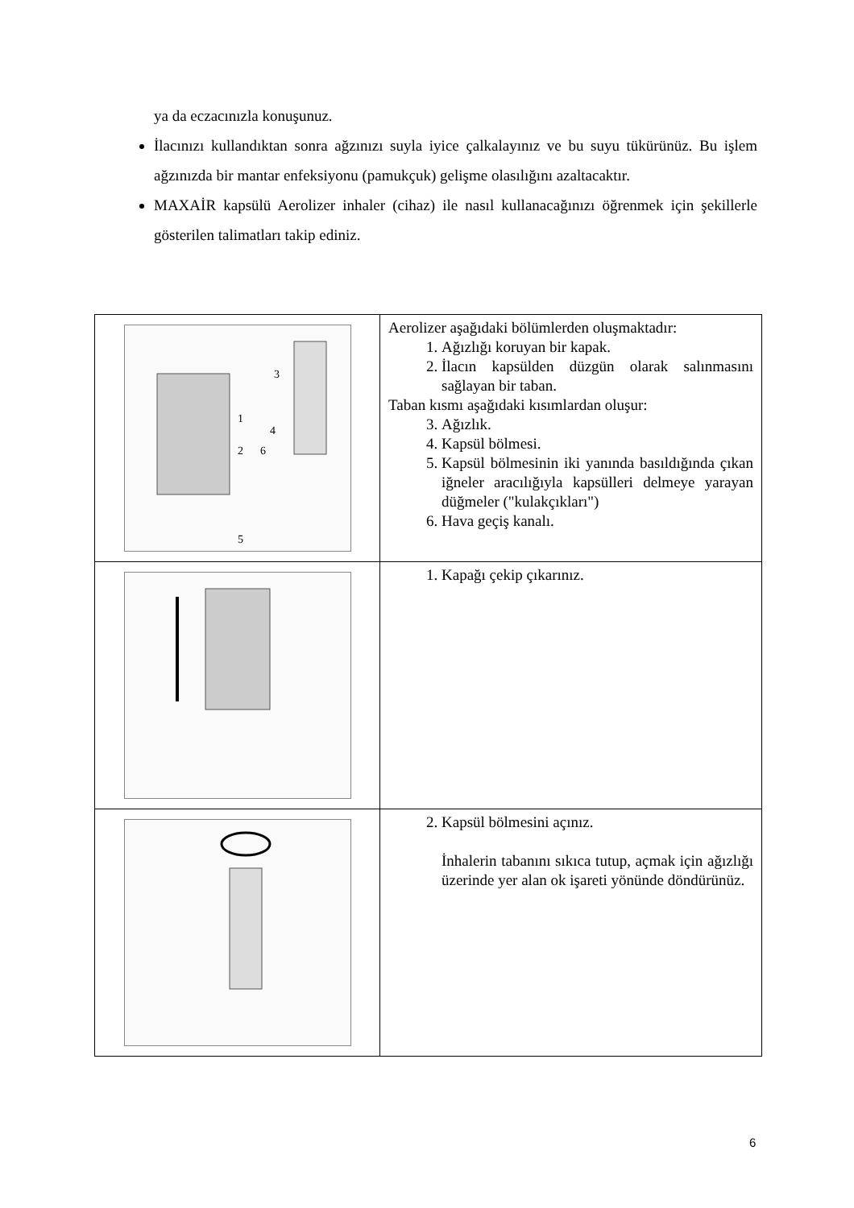ya da eczacınızla konuşunuz.
İlacınızı kullandıktan sonra ağzınızı suyla iyice çalkalayınız ve bu suyu tükürünüz. Bu işlem ağzınızda bir mantar enfeksiyonu (pamukçuk) gelişme olasılığını azaltacaktır.
MAXAİR kapsülü Aerolizer inhaler (cihaz) ile nasıl kullanacağınızı öğrenmek için şekillerle gösterilen talimatları takip ediniz.
| 1 2 3 4 5 6 | Aerolizer aşağıdaki bölümlerden oluşmaktadır: 1. Ağızlığı koruyan bir kapak. 2. İlacın kapsülden düzgün olarak salınmasını sağlayan bir taban. Taban kısmı aşağıdaki kısımlardan oluşur: 3. Ağızlık. 4. Kapsül bölmesi. 5. Kapsül bölmesinin iki yanında basıldığında çıkan iğneler aracılığıyla kapsülleri delmeye yarayan düğmeler ("kulakçıkları") 6. Hava geçiş kanalı. |
| | 1. Kapağı çekip çıkarınız. |
| | 2. Kapsül bölmesini açınız. İnhalerin tabanını sıkıca tutup, açmak için ağızlığı üzerinde yer alan ok işareti yönünde döndürünüz. |
6